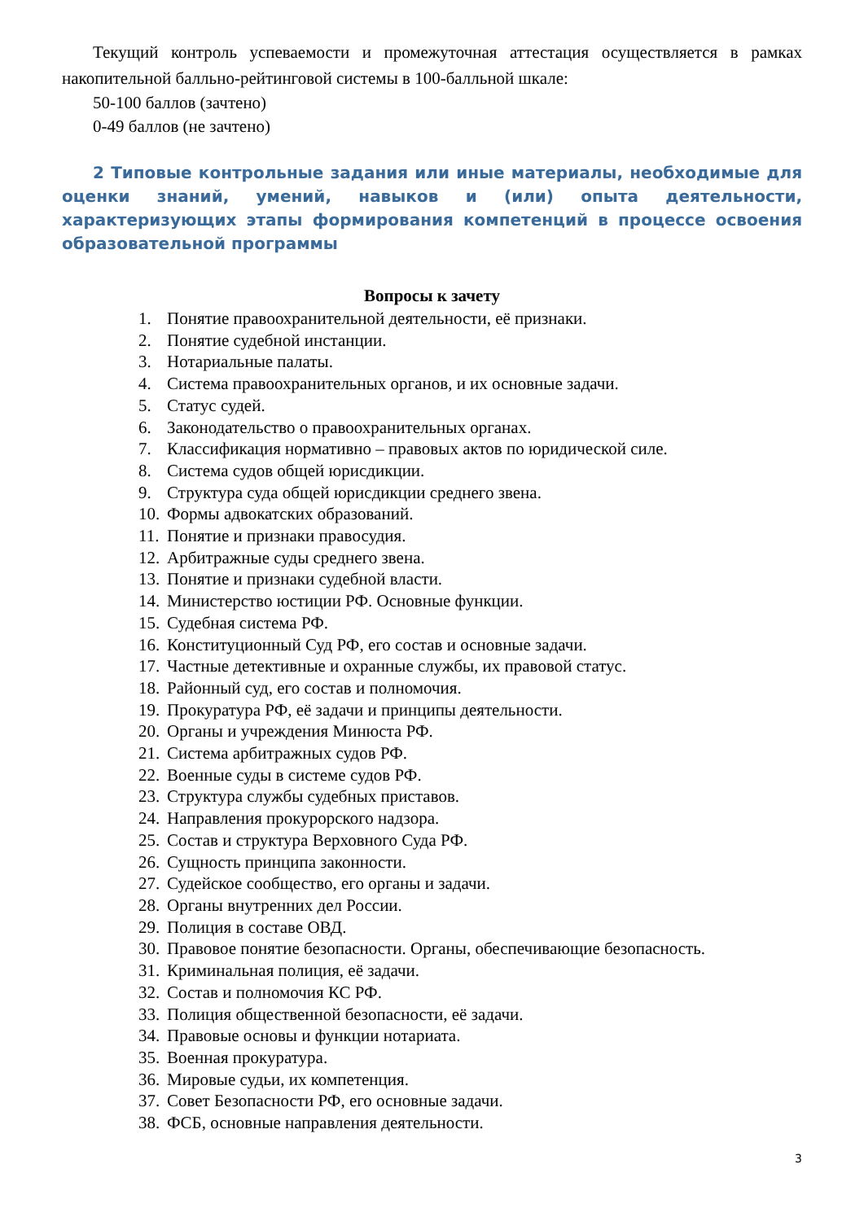Текущий контроль успеваемости и промежуточная аттестация осуществляется в рамках накопительной балльно-рейтинговой системы в 100-балльной шкале:
50-100 баллов (зачтено)
0-49 баллов (не зачтено)
2 Типовые контрольные задания или иные материалы, необходимые для оценки знаний, умений, навыков и (или) опыта деятельности, характеризующих этапы формирования компетенций в процессе освоения образовательной программы
Вопросы к зачету
1. Понятие правоохранительной деятельности, её признаки.
2. Понятие судебной инстанции.
3. Нотариальные палаты.
4. Система правоохранительных органов, и их основные задачи.
5. Статус судей.
6. Законодательство о правоохранительных органах.
7. Классификация нормативно – правовых актов по юридической силе.
8. Система судов общей юрисдикции.
9. Структура суда общей юрисдикции среднего звена.
10. Формы адвокатских образований.
11. Понятие и признаки правосудия.
12. Арбитражные суды среднего звена.
13. Понятие и признаки судебной власти.
14. Министерство юстиции РФ. Основные функции.
15. Судебная система РФ.
16. Конституционный Суд РФ, его состав и основные задачи.
17. Частные детективные и охранные службы, их правовой статус.
18. Районный суд, его состав и полномочия.
19. Прокуратура РФ, её задачи и принципы деятельности.
20. Органы и учреждения Минюста РФ.
21. Система арбитражных судов РФ.
22. Военные суды в системе судов РФ.
23. Структура службы судебных приставов.
24. Направления прокурорского надзора.
25. Состав и структура Верховного Суда РФ.
26. Сущность принципа законности.
27. Судейское сообщество, его органы и задачи.
28. Органы внутренних дел России.
29. Полиция в составе ОВД.
30. Правовое понятие безопасности. Органы, обеспечивающие безопасность.
31. Криминальная полиция, её задачи.
32. Состав и полномочия КС РФ.
33. Полиция общественной безопасности, её задачи.
34. Правовые основы и функции нотариата.
35. Военная прокуратура.
36. Мировые судьи, их компетенция.
37. Совет Безопасности РФ, его основные задачи.
38. ФСБ, основные направления деятельности.
3